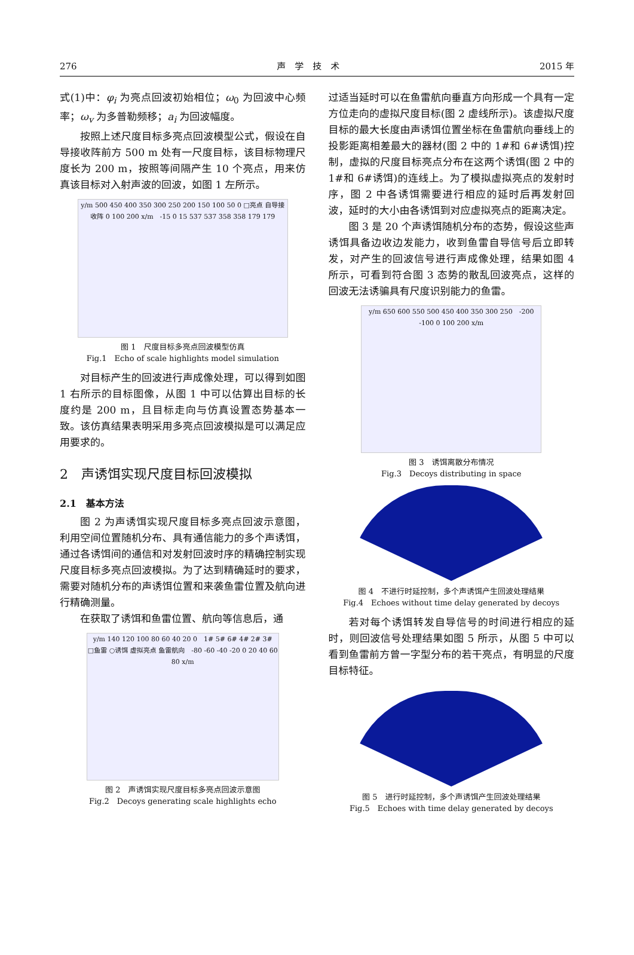276 声　学　技　术 2015 年
式(1)中：φ<sub>i</sub> 为亮点回波初始相位；ω<sub>0</sub> 为回波中心频率；ω<sub>v</sub> 为多普勒频移；a<sub>i</sub> 为回波幅度。
按照上述尺度目标多亮点回波模型公式，假设在自导接收阵前方 500 m 处有一尺度目标，该目标物理尺度长为 200 m，按照等间隔产生 10 个亮点，用来仿真该目标对入射声波的回波，如图 1 左所示。
y/m 500 450 400 350 300 250 200 150 100 50 0 □亮点 自导接收阵 0 100 200 x/m　-15 0 15 537 537 358 358 179 179
图 1　尺度目标多亮点回波模型仿真
Fig.1　Echo of scale highlights model simulation
对目标产生的回波进行声成像处理，可以得到如图 1 右所示的目标图像，从图 1 中可以估算出目标的长度约是 200 m，且目标走向与仿真设置态势基本一致。该仿真结果表明采用多亮点回波模拟是可以满足应用要求的。
2　声诱饵实现尺度目标回波模拟
2.1　基本方法
图 2 为声诱饵实现尺度目标多亮点回波示意图，利用空间位置随机分布、具有通信能力的多个声诱饵，通过各诱饵间的通信和对发射回波时序的精确控制实现尺度目标多亮点回波模拟。为了达到精确延时的要求，需要对随机分布的声诱饵位置和来袭鱼雷位置及航向进行精确测量。
在获取了诱饵和鱼雷位置、航向等信息后，通
y/m 140 120 100 80 60 40 20 0　1# 5# 6# 4# 2# 3#　□鱼雷 ○诱饵 虚拟亮点 鱼雷航向　-80 -60 -40 -20 0 20 40 60 80 x/m
图 2　声诱饵实现尺度目标多亮点回波示意图
Fig.2　Decoys generating scale highlights echo
过适当延时可以在鱼雷航向垂直方向形成一个具有一定方位走向的虚拟尺度目标(图 2 虚线所示)。该虚拟尺度目标的最大长度由声诱饵位置坐标在鱼雷航向垂线上的投影距离相差最大的器材(图 2 中的 1#和 6#诱饵)控制，虚拟的尺度目标亮点分布在这两个诱饵(图 2 中的 1#和 6#诱饵)的连线上。为了模拟虚拟亮点的发射时序，图 2 中各诱饵需要进行相应的延时后再发射回波，延时的大小由各诱饵到对应虚拟亮点的距离决定。
图 3 是 20 个声诱饵随机分布的态势，假设这些声诱饵具备边收边发能力，收到鱼雷自导信号后立即转发，对产生的回波信号进行声成像处理，结果如图 4 所示，可看到符合图 3 态势的散乱回波亮点，这样的回波无法诱骗具有尺度识别能力的鱼雷。
y/m 650 600 550 500 450 400 350 300 250　-200 -100 0 100 200 x/m
图 3　诱饵离散分布情况
Fig.3　Decoys distributing in space
图 4　不进行时延控制，多个声诱饵产生回波处理结果
Fig.4　Echoes without time delay generated by decoys
若对每个诱饵转发自导信号的时间进行相应的延时，则回波信号处理结果如图 5 所示，从图 5 中可以看到鱼雷前方曾一字型分布的若干亮点，有明显的尺度目标特征。
图 5　进行时延控制，多个声诱饵产生回波处理结果
Fig.5　Echoes with time delay generated by decoys